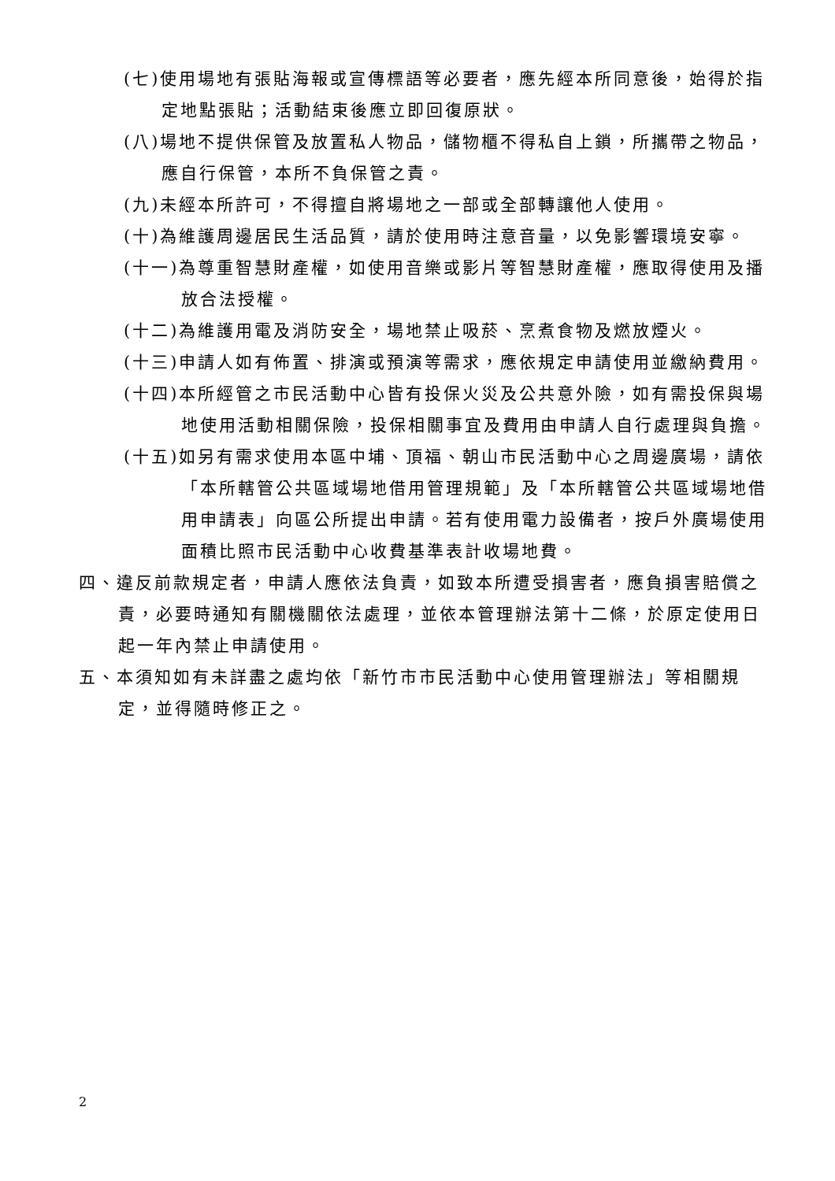(七)使用場地有張貼海報或宣傳標語等必要者，應先經本所同意後，始得於指定地點張貼；活動結束後應立即回復原狀。
(八)場地不提供保管及放置私人物品，儲物櫃不得私自上鎖，所攜帶之物品，應自行保管，本所不負保管之責。
(九)未經本所許可，不得擅自將場地之一部或全部轉讓他人使用。
(十)為維護周邊居民生活品質，請於使用時注意音量，以免影響環境安寧。
(十一)為尊重智慧財產權，如使用音樂或影片等智慧財產權，應取得使用及播放合法授權。
(十二)為維護用電及消防安全，場地禁止吸菸、烹煮食物及燃放煙火。
(十三)申請人如有佈置、排演或預演等需求，應依規定申請使用並繳納費用。
(十四)本所經管之市民活動中心皆有投保火災及公共意外險，如有需投保與場地使用活動相關保險，投保相關事宜及費用由申請人自行處理與負擔。
(十五)如另有需求使用本區中埔、頂福、朝山市民活動中心之周邊廣場，請依「本所轄管公共區域場地借用管理規範」及「本所轄管公共區域場地借用申請表」向區公所提出申請。若有使用電力設備者，按戶外廣場使用面積比照市民活動中心收費基準表計收場地費。
四、違反前款規定者，申請人應依法負責，如致本所遭受損害者，應負損害賠償之責，必要時通知有關機關依法處理，並依本管理辦法第十二條，於原定使用日起一年內禁止申請使用。
五、本須知如有未詳盡之處均依「新竹市市民活動中心使用管理辦法」等相關規定，並得隨時修正之。
2